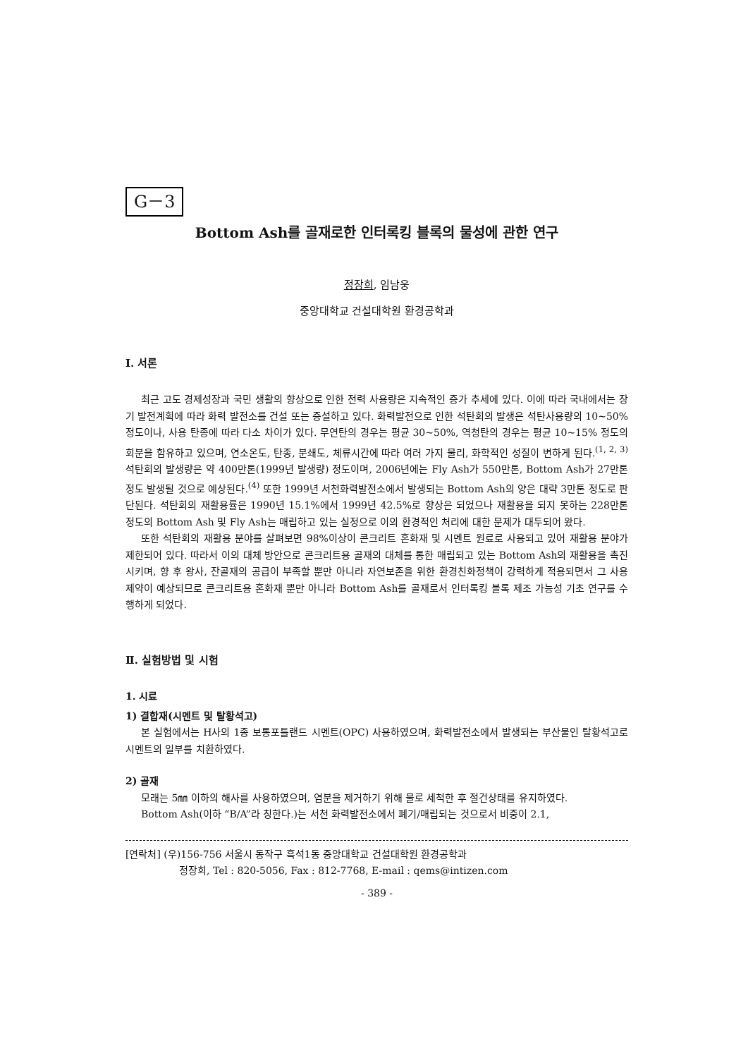G－3
Bottom Ash를 골재로한 인터록킹 블록의 물성에 관한 연구
정장희, 임남웅
중앙대학교 건설대학원 환경공학과
Ⅰ. 서론
최근 고도 경제성장과 국민 생활의 향상으로 인한 전력 사용량은 지속적인 증가 추세에 있다. 이에 따라 국내에서는 장기 발전계획에 따라 화력 발전소를 건설 또는 증설하고 있다. 화력발전으로 인한 석탄회의 발생은 석탄사용량의 10~50%정도이나, 사용 탄종에 따라 다소 차이가 있다. 무연탄의 경우는 평균 30~50%, 역청탄의 경우는 평균 10~15% 정도의 회분을 함유하고 있으며, 연소온도, 탄종, 분쇄도, 체류시간에 따라 여러 가지 물리, 화학적인 성질이 변하게 된다.<sup>(1, 2, 3)</sup> 석탄회의 발생량은 약 400만톤(1999년 발생량) 정도이며, 2006년에는 Fly Ash가 550만톤, Bottom Ash가 27만톤 정도 발생될 것으로 예상된다.<sup>(4)</sup> 또한 1999년 서천화력발전소에서 발생되는 Bottom Ash의 양은 대략 3만톤 정도로 판단된다. 석탄회의 재활용률은 1990년 15.1%에서 1999년 42.5%로 향상은 되었으나 재활용을 되지 못하는 228만톤 정도의 Bottom Ash 및 Fly Ash는 매립하고 있는 실정으로 이의 환경적인 처리에 대한 문제가 대두되어 왔다.
또한 석탄회의 재활용 분야를 살펴보면 98%이상이 콘크리트 혼화재 및 시멘트 원료로 사용되고 있어 재활용 분야가 제한되어 있다. 따라서 이의 대체 방안으로 콘크리트용 골재의 대체를 통한 매립되고 있는 Bottom Ash의 재활용을 촉진시키며, 향 후 왕사, 잔골재의 공급이 부족할 뿐만 아니라 자연보존을 위한 환경친화정책이 강력하게 적용되면서 그 사용 제약이 예상되므로 콘크리트용 혼화재 뿐만 아니라 Bottom Ash를 골재로서 인터록킹 블록 제조 가능성 기초 연구를 수행하게 되었다.
Ⅱ. 실험방법 및 시험
1. 시료
1) 결합재(시멘트 및 탈황석고)
본 실험에서는 H사의 1종 보통포틀랜드 시멘트(OPC) 사용하였으며, 화력발전소에서 발생되는 부산물인 탈황석고로 시멘트의 일부를 치환하였다.
2) 골재
모래는 5㎜ 이하의 해사를 사용하였으며, 염분을 제거하기 위해 물로 세척한 후 절건상태를 유지하였다.
Bottom Ash(이하 “B/A”라 칭한다.)는 서천 화력발전소에서 폐기/매립되는 것으로서 비중이 2.1,
[연락처] (우)156-756 서울시 동작구 흑석1동 중앙대학교 건설대학원 환경공학과
정장희, Tel : 820-5056, Fax : 812-7768, E-mail : qems@intizen.com
- 389 -